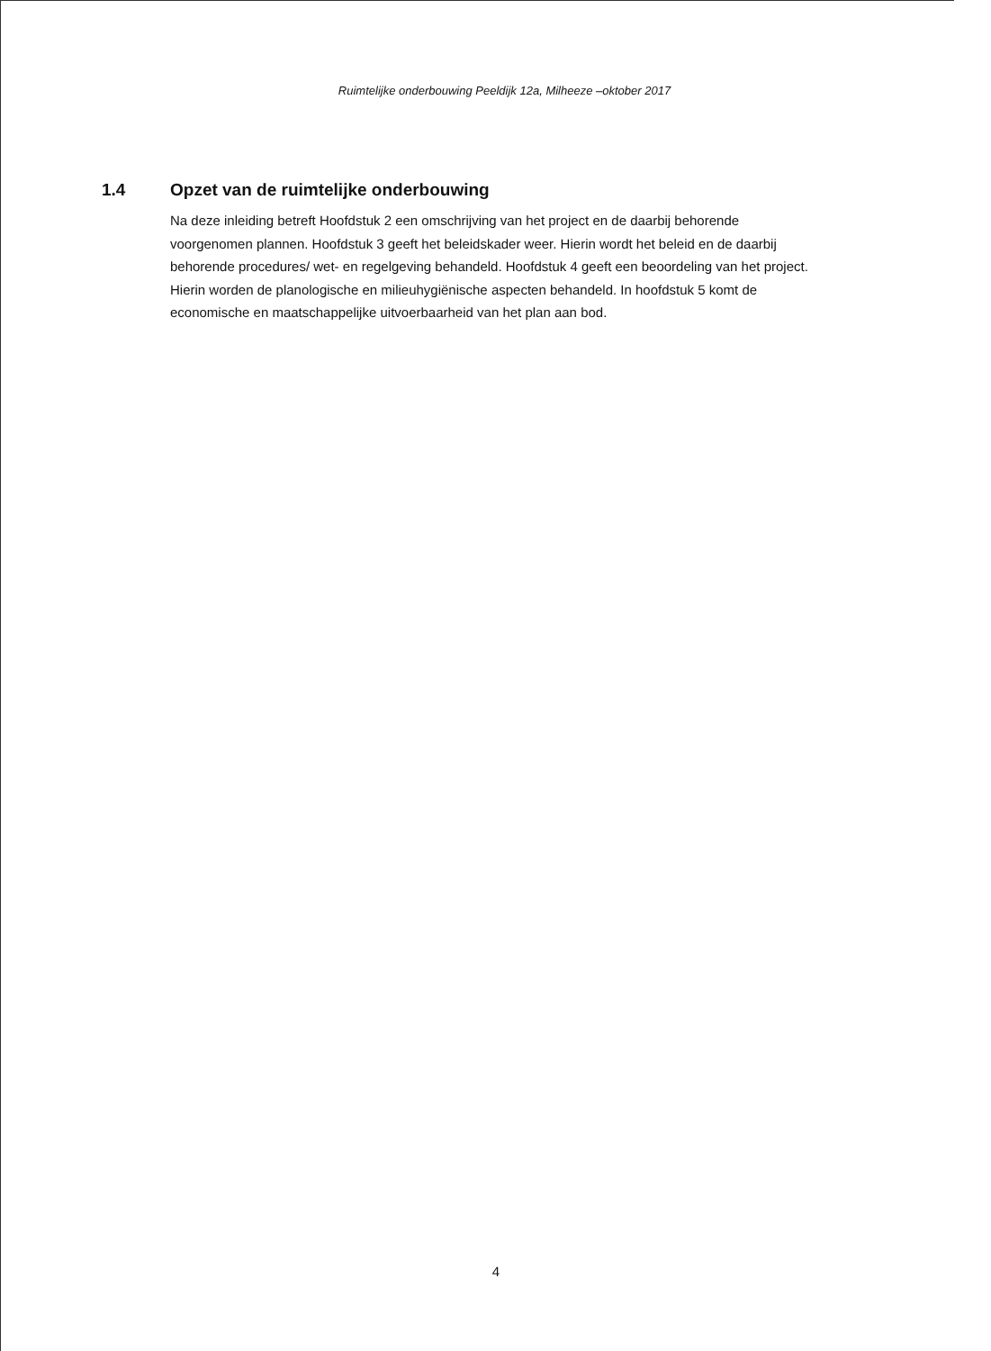Ruimtelijke onderbouwing Peeldijk 12a, Milheeze –oktober 2017
1.4 Opzet van de ruimtelijke onderbouwing
Na deze inleiding betreft Hoofdstuk 2 een omschrijving van het project en de daarbij behorende voorgenomen plannen. Hoofdstuk 3 geeft het beleidskader weer. Hierin wordt het beleid en de daarbij behorende procedures/ wet- en regelgeving behandeld. Hoofdstuk 4 geeft een beoordeling van het project. Hierin worden de planologische en milieuhygiënische aspecten behandeld. In hoofdstuk 5 komt de economische en maatschappelijke uitvoerbaarheid van het plan aan bod.
4